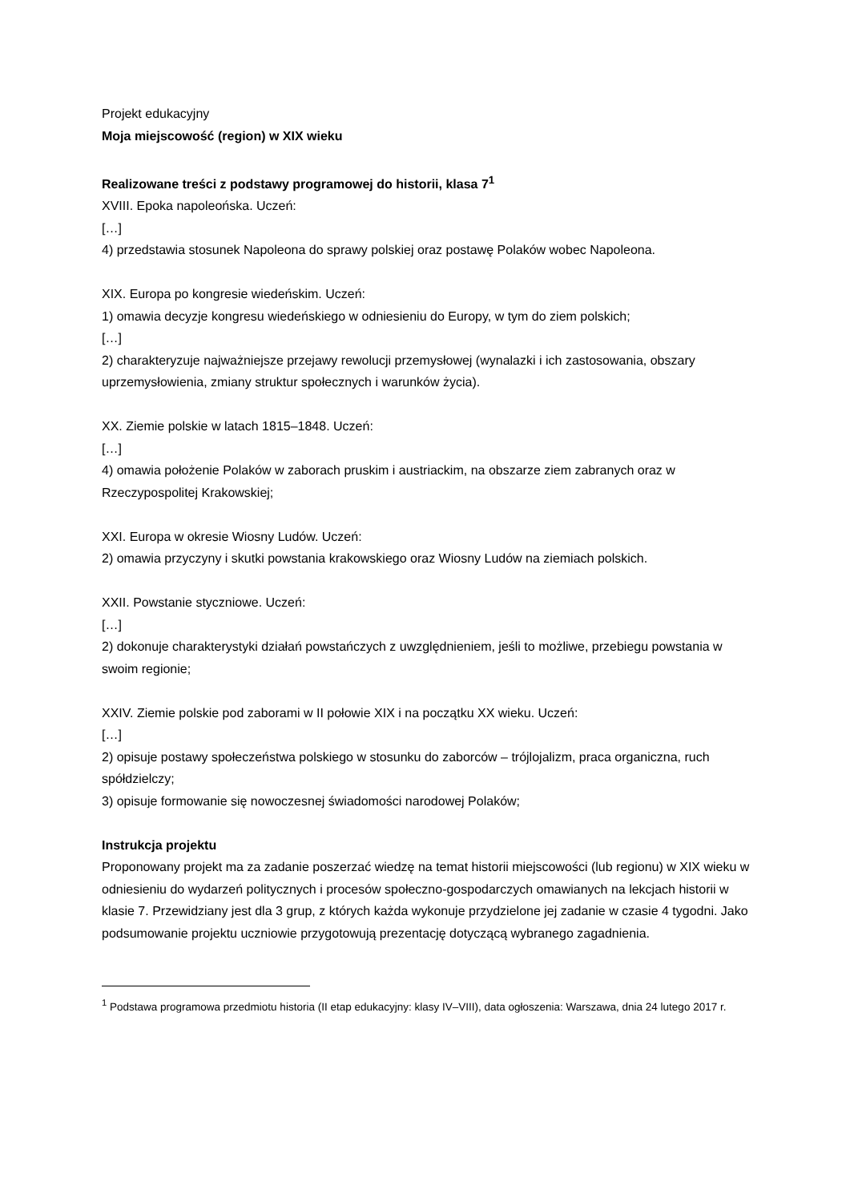Projekt edukacyjny
Moja miejscowość (region) w XIX wieku
Realizowane treści z podstawy programowej do historii, klasa 7<sup>1</sup>
XVIII. Epoka napoleońska. Uczeń:
[…]
4) przedstawia stosunek Napoleona do sprawy polskiej oraz postawę Polaków wobec Napoleona.
XIX. Europa po kongresie wiedeńskim. Uczeń:
1) omawia decyzje kongresu wiedeńskiego w odniesieniu do Europy, w tym do ziem polskich;
[…]
2) charakteryzuje najważniejsze przejawy rewolucji przemysłowej (wynalazki i ich zastosowania, obszary uprzemysłowienia, zmiany struktur społecznych i warunków życia).
XX. Ziemie polskie w latach 1815–1848. Uczeń:
[…]
4) omawia położenie Polaków w zaborach pruskim i austriackim, na obszarze ziem zabranych oraz w Rzeczypospolitej Krakowskiej;
XXI. Europa w okresie Wiosny Ludów. Uczeń:
2) omawia przyczyny i skutki powstania krakowskiego oraz Wiosny Ludów na ziemiach polskich.
XXII. Powstanie styczniowe. Uczeń:
[…]
2) dokonuje charakterystyki działań powstańczych z uwzględnieniem, jeśli to możliwe, przebiegu powstania w swoim regionie;
XXIV. Ziemie polskie pod zaborami w II połowie XIX i na początku XX wieku. Uczeń:
[…]
2) opisuje postawy społeczeństwa polskiego w stosunku do zaborców – trójlojalizm, praca organiczna, ruch spółdzielczy;
3) opisuje formowanie się nowoczesnej świadomości narodowej Polaków;
Instrukcja projektu
Proponowany projekt ma za zadanie poszerzać wiedzę na temat historii miejscowości (lub regionu) w XIX wieku w odniesieniu do wydarzeń politycznych i procesów społeczno-gospodarczych omawianych na lekcjach historii w klasie 7. Przewidziany jest dla 3 grup, z których każda wykonuje przydzielone jej zadanie w czasie 4 tygodni. Jako podsumowanie projektu uczniowie przygotowują prezentację dotyczącą wybranego zagadnienia.
<sup>1</sup> Podstawa programowa przedmiotu historia (II etap edukacyjny: klasy IV–VIII), data ogłoszenia: Warszawa, dnia 24 lutego 2017 r.